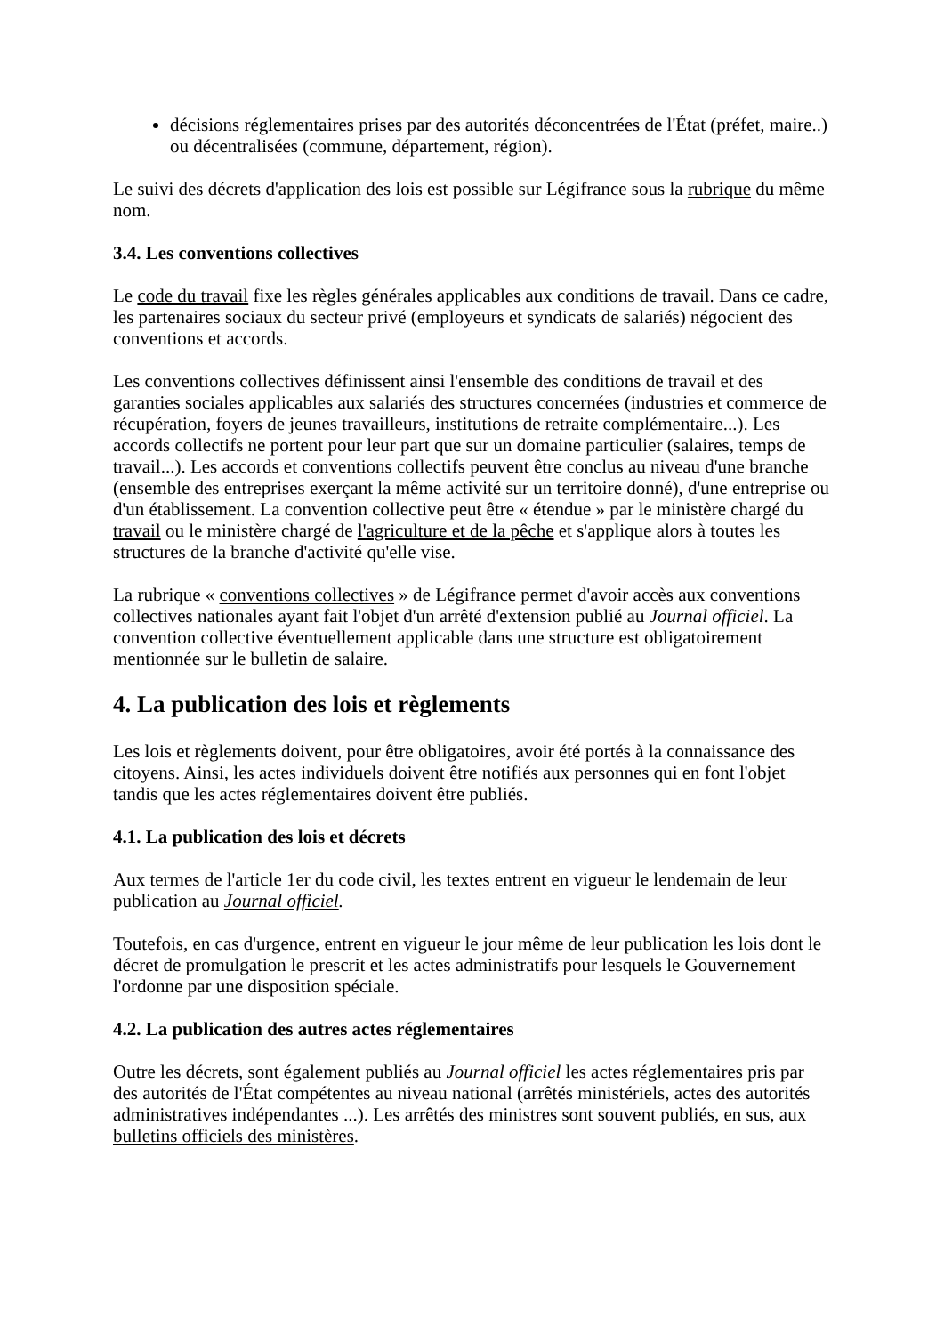décisions réglementaires prises par des autorités déconcentrées de l'État (préfet, maire..) ou décentralisées (commune, département, région).
Le suivi des décrets d'application des lois est possible sur Légifrance sous la rubrique du même nom.
3.4. Les conventions collectives
Le code du travail fixe les règles générales applicables aux conditions de travail. Dans ce cadre, les partenaires sociaux du secteur privé (employeurs et syndicats de salariés) négocient des conventions et accords.
Les conventions collectives définissent ainsi l'ensemble des conditions de travail et des garanties sociales applicables aux salariés des structures concernées (industries et commerce de récupération, foyers de jeunes travailleurs, institutions de retraite complémentaire...). Les accords collectifs ne portent pour leur part que sur un domaine particulier (salaires, temps de travail...). Les accords et conventions collectifs peuvent être conclus au niveau d'une branche (ensemble des entreprises exerçant la même activité sur un territoire donné), d'une entreprise ou d'un établissement. La convention collective peut être « étendue » par le ministère chargé du travail ou le ministère chargé de l'agriculture et de la pêche et s'applique alors à toutes les structures de la branche d'activité qu'elle vise.
La rubrique « conventions collectives » de Légifrance permet d'avoir accès aux conventions collectives nationales ayant fait l'objet d'un arrêté d'extension publié au Journal officiel. La convention collective éventuellement applicable dans une structure est obligatoirement mentionnée sur le bulletin de salaire.
4. La publication des lois et règlements
Les lois et règlements doivent, pour être obligatoires, avoir été portés à la connaissance des citoyens. Ainsi, les actes individuels doivent être notifiés aux personnes qui en font l'objet tandis que les actes réglementaires doivent être publiés.
4.1. La publication des lois et décrets
Aux termes de l'article 1er du code civil, les textes entrent en vigueur le lendemain de leur publication au Journal officiel.
Toutefois, en cas d'urgence, entrent en vigueur le jour même de leur publication les lois dont le décret de promulgation le prescrit et les actes administratifs pour lesquels le Gouvernement l'ordonne par une disposition spéciale.
4.2. La publication des autres actes réglementaires
Outre les décrets, sont également publiés au Journal officiel les actes réglementaires pris par des autorités de l'État compétentes au niveau national (arrêtés ministériels, actes des autorités administratives indépendantes ...). Les arrêtés des ministres sont souvent publiés, en sus, aux bulletins officiels des ministères.